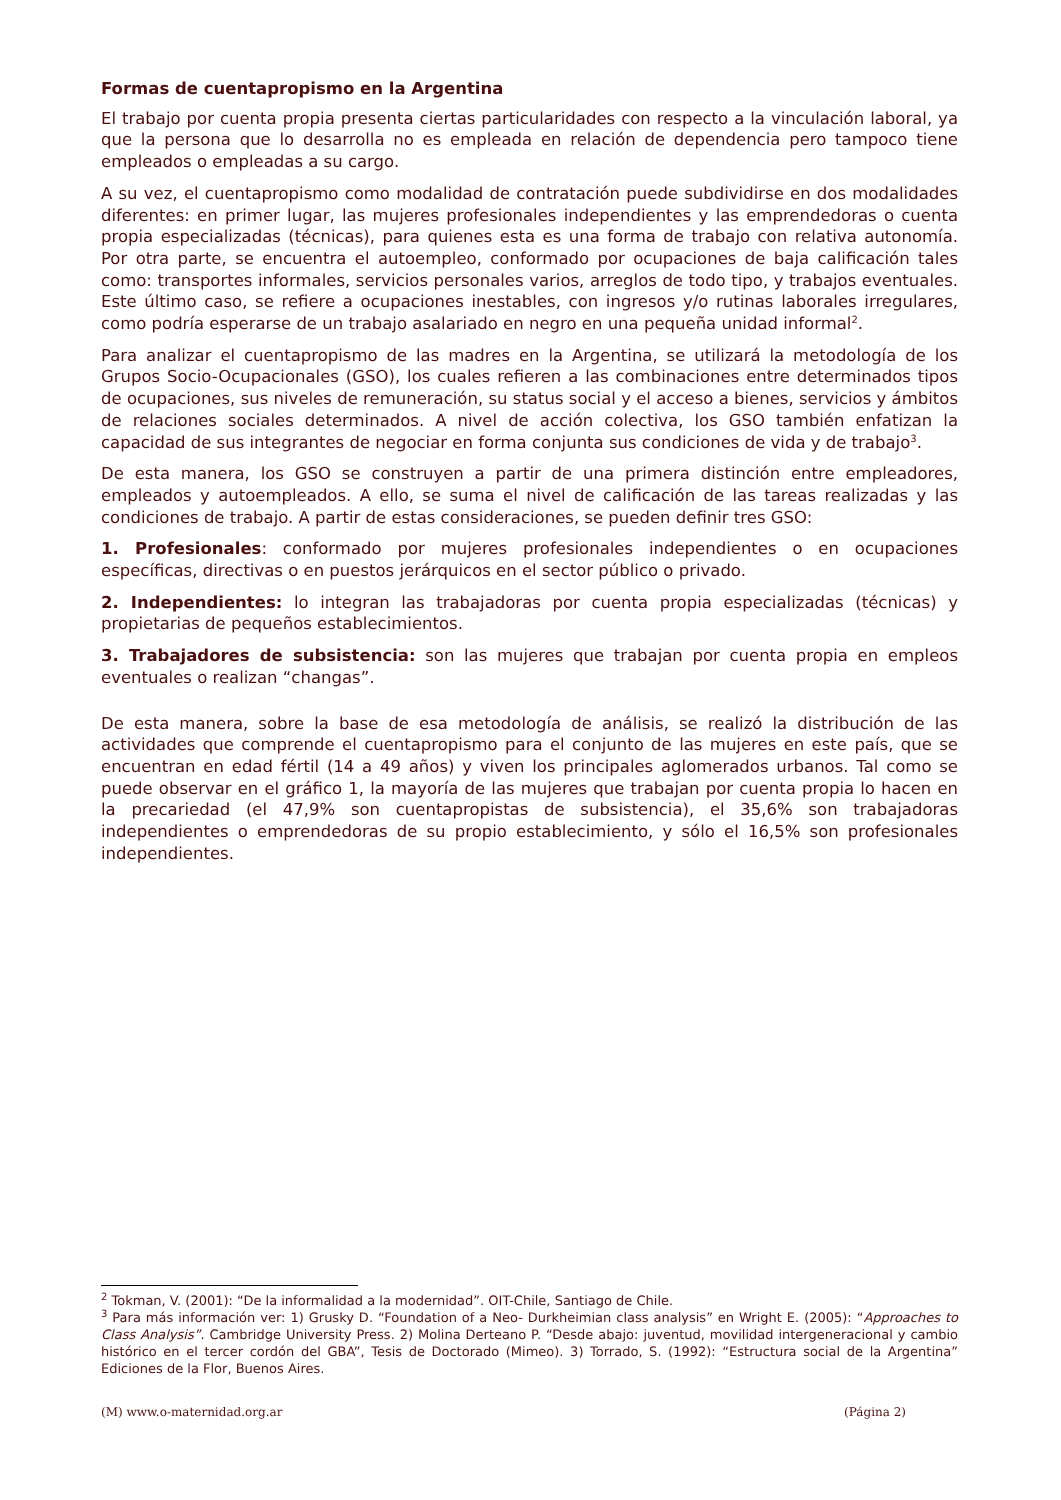Formas de cuentapropismo en la Argentina
El trabajo por cuenta propia presenta ciertas particularidades con respecto a la vinculación laboral, ya que la persona que lo desarrolla no es empleada en relación de dependencia pero tampoco tiene empleados o empleadas a su cargo.
A su vez, el cuentapropismo como modalidad de contratación puede subdividirse en dos modalidades diferentes: en primer lugar, las mujeres profesionales independientes y las emprendedoras o cuenta propia especializadas (técnicas), para quienes esta es una forma de trabajo con relativa autonomía. Por otra parte, se encuentra el autoempleo, conformado por ocupaciones de baja calificación tales como: transportes informales, servicios personales varios, arreglos de todo tipo, y trabajos eventuales. Este último caso, se refiere a ocupaciones inestables, con ingresos y/o rutinas laborales irregulares, como podría esperarse de un trabajo asalariado en negro en una pequeña unidad informal<sup>2</sup>.
Para analizar el cuentapropismo de las madres en la Argentina, se utilizará la metodología de los Grupos Socio-Ocupacionales (GSO), los cuales refieren a las combinaciones entre determinados tipos de ocupaciones, sus niveles de remuneración, su status social y el acceso a bienes, servicios y ámbitos de relaciones sociales determinados. A nivel de acción colectiva, los GSO también enfatizan la capacidad de sus integrantes de negociar en forma conjunta sus condiciones de vida y de trabajo<sup>3</sup>.
De esta manera, los GSO se construyen a partir de una primera distinción entre empleadores, empleados y autoempleados. A ello, se suma el nivel de calificación de las tareas realizadas y las condiciones de trabajo. A partir de estas consideraciones, se pueden definir tres GSO:
1. Profesionales: conformado por mujeres profesionales independientes o en ocupaciones específicas, directivas o en puestos jerárquicos en el sector público o privado.
2. Independientes: lo integran las trabajadoras por cuenta propia especializadas (técnicas) y propietarias de pequeños establecimientos.
3. Trabajadores de subsistencia: son las mujeres que trabajan por cuenta propia en empleos eventuales o realizan “changas”.
De esta manera, sobre la base de esa metodología de análisis, se realizó la distribución de las actividades que comprende el cuentapropismo para el conjunto de las mujeres en este país, que se encuentran en edad fértil (14 a 49 años) y viven los principales aglomerados urbanos. Tal como se puede observar en el gráfico 1, la mayoría de las mujeres que trabajan por cuenta propia lo hacen en la precariedad (el 47,9% son cuentapropistas de subsistencia), el 35,6% son trabajadoras independientes o emprendedoras de su propio establecimiento, y sólo el 16,5% son profesionales independientes.
<sup>2</sup> Tokman, V. (2001): “De la informalidad a la modernidad”. OIT-Chile, Santiago de Chile.
<sup>3</sup> Para más información ver: 1) Grusky D. “Foundation of a Neo- Durkheimian class analysis” en Wright E. (2005): “Approaches to Class Analysis”. Cambridge University Press. 2) Molina Derteano P. “Desde abajo: juventud, movilidad intergeneracional y cambio histórico en el tercer cordón del GBA”, Tesis de Doctorado (Mimeo). 3) Torrado, S. (1992): “Estructura social de la Argentina” Ediciones de la Flor, Buenos Aires.
(M) www.o-maternidad.org.ar (Página 2)